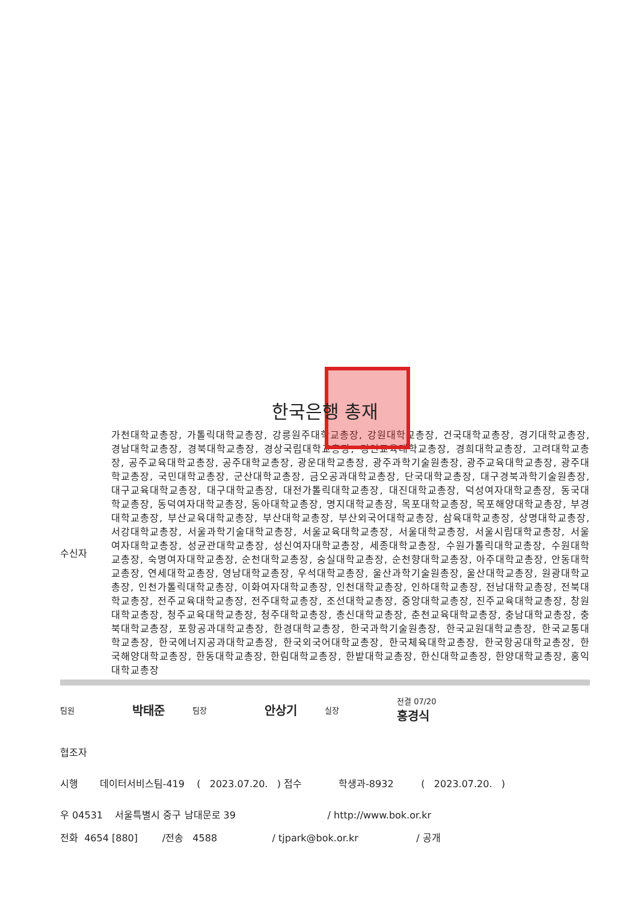한국은행 총재
수신자
가천대학교총장, 가톨릭대학교총장, 강릉원주대학교총장, 강원대학교총장, 건국대학교총장, 경기대학교총장, 경남대학교총장, 경북대학교총장, 경상국립대학교총장, 경인교육대학교총장, 경희대학교총장, 고려대학교총장, 공주교육대학교총장, 공주대학교총장, 광운대학교총장, 광주과학기술원총장, 광주교육대학교총장, 광주대학교총장, 국민대학교총장, 군산대학교총장, 금오공과대학교총장, 단국대학교총장, 대구경북과학기술원총장, 대구교육대학교총장, 대구대학교총장, 대전가톨릭대학교총장, 대진대학교총장, 덕성여자대학교총장, 동국대학교총장, 동덕여자대학교총장, 동아대학교총장, 명지대학교총장, 목포대학교총장, 목포해양대학교총장, 부경대학교총장, 부산교육대학교총장, 부산대학교총장, 부산외국어대학교총장, 삼육대학교총장, 상명대학교총장, 서강대학교총장, 서울과학기술대학교총장, 서울교육대학교총장, 서울대학교총장, 서울시립대학교총장, 서울여자대학교총장, 성균관대학교총장, 성신여자대학교총장, 세종대학교총장, 수원가톨릭대학교총장, 수원대학교총장, 숙명여자대학교총장, 순천대학교총장, 숭실대학교총장, 순천향대학교총장, 아주대학교총장, 안동대학교총장, 연세대학교총장, 영남대학교총장, 우석대학교총장, 울산과학기술원총장, 울산대학교총장, 원광대학교총장, 인천가톨릭대학교총장, 이화여자대학교총장, 인천대학교총장, 인하대학교총장, 전남대학교총장, 전북대학교총장, 전주교육대학교총장, 전주대학교총장, 조선대학교총장, 중앙대학교총장, 진주교육대학교총장, 창원대학교총장, 청주교육대학교총장, 청주대학교총장, 총신대학교총장, 춘천교육대학교총장, 충남대학교총장, 충북대학교총장, 포항공과대학교총장, 한경대학교총장, 한국과학기술원총장, 한국교원대학교총장, 한국교통대학교총장, 한국에너지공과대학교총장, 한국외국어대학교총장, 한국체육대학교총장, 한국항공대학교총장, 한국해양대학교총장, 한동대학교총장, 한림대학교총장, 한밭대학교총장, 한신대학교총장, 한양대학교총장, 홍익대학교총장
팀원 박태준 팀장 안상기 실장 전결 07/20
홍경식
협조자
시행 데이터서비스팀-419 ( 2023.07.20. ) 접수 학생과-8932 ( 2023.07.20. )
우 04531 서울특별시 중구 남대문로 39 / http://www.bok.or.kr
전화 4654 [880] /전송 4588 / tjpark@bok.or.kr / 공개